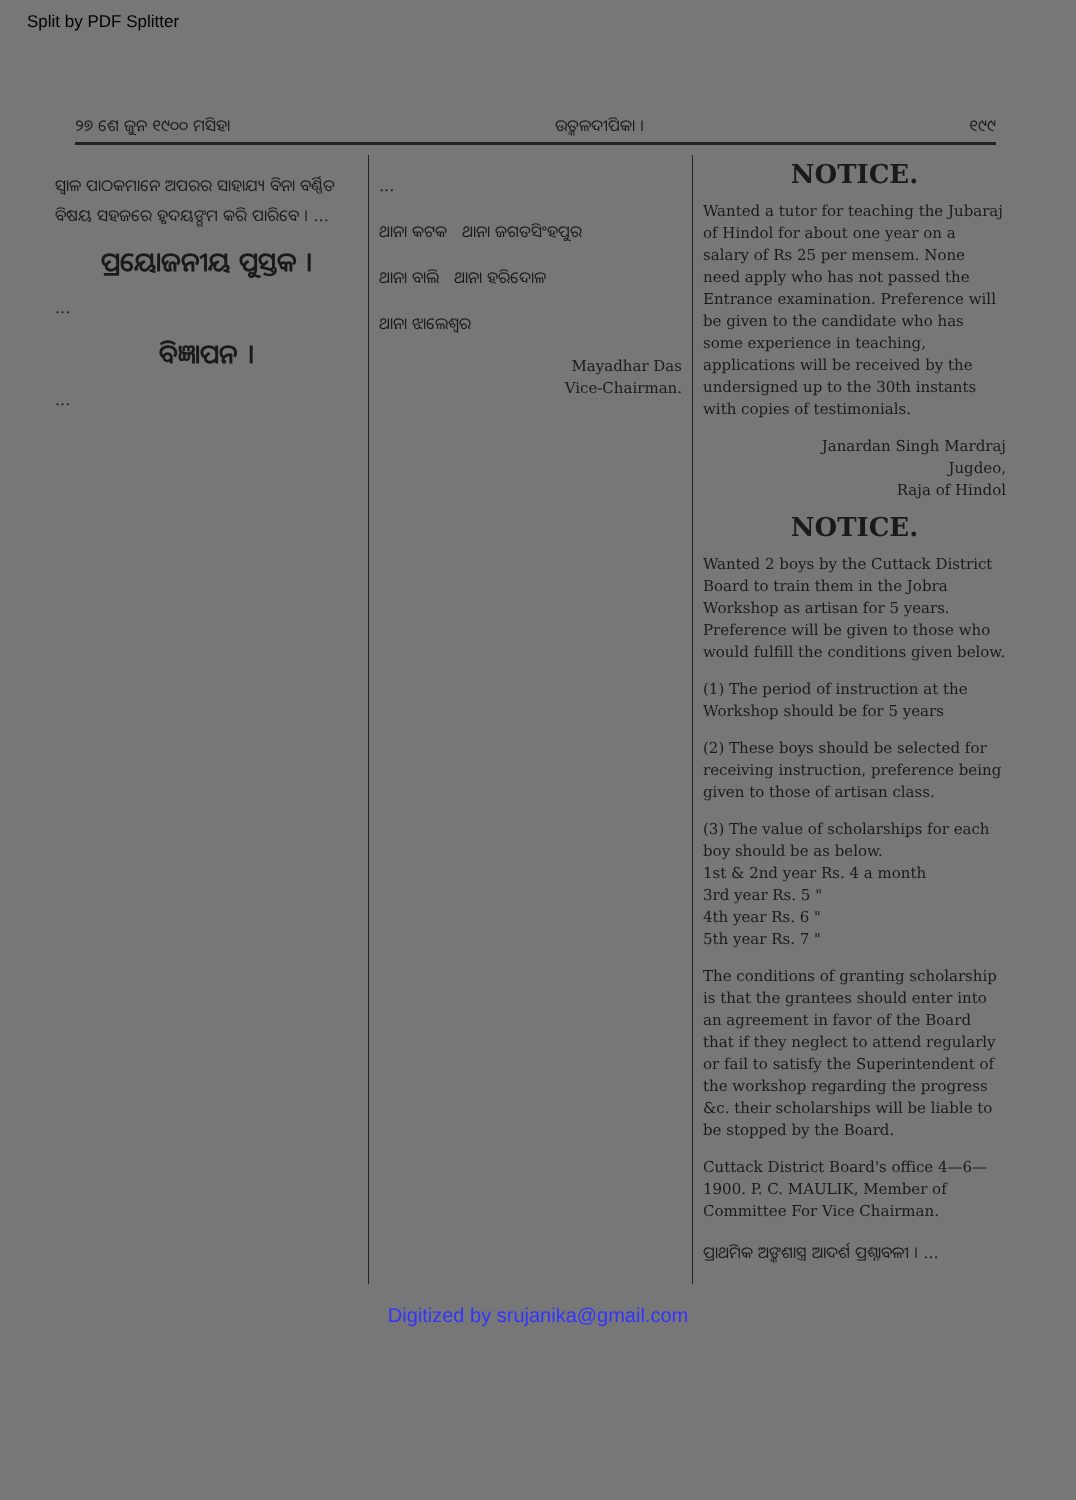Split by PDF Splitter
୨୭ ଶେ ଜୁନ ୧୯୦୦ ମସିହା ଉତ୍କଳଦୀପିକା । ୧୯୯
ସ୍ୱାଳ ପାଠକମାନେ ଅପରର ସାହାଯ୍ୟ ବିନା ବର୍ଣ୍ଣିତ ବିଷୟ ସହଜରେ ହୃଦୟଙ୍ଗମ କରି ପାରିବେ । ...
ପ୍ରୟୋଜନୀୟ ପୁସ୍ତକ ।
...
ବିଜ୍ଞାପନ ।
...
...
ଥାନା କଟକ ଥାନା ଜଗତସିଂହପୁର
ଥାନା ବାଲି ଥାନା ହରିଦୋଳ
ଥାନା ଝାଲେଶ୍ୱର
Mayadhar Das
Vice-Chairman.
NOTICE.
Wanted a tutor for teaching the Jubaraj of Hindol for about one year on a salary of Rs 25 per mensem. None need apply who has not passed the Entrance examination. Preference will be given to the candidate who has some experience in teaching, applications will be received by the undersigned up to the 30th instants with copies of testimonials.
Janardan Singh Mardraj
Jugdeo,
Raja of Hindol
NOTICE.
Wanted 2 boys by the Cuttack District Board to train them in the Jobra Workshop as artisan for 5 years. Preference will be given to those who would fulfill the conditions given below.
(1) The period of instruction at the Workshop should be for 5 years
(2) These boys should be selected for receiving instruction, preference being given to those of artisan class.
(3) The value of scholarships for each boy should be as below.
1st & 2nd year Rs. 4 a month
3rd year Rs. 5 "
4th year Rs. 6 "
5th year Rs. 7 "
The conditions of granting scholarship is that the grantees should enter into an agreement in favor of the Board that if they neglect to attend regularly or fail to satisfy the Superintendent of the workshop regarding the progress &c. their scholarships will be liable to be stopped by the Board.
Cuttack District Board's office 4—6—1900. P. C. MAULIK, Member of Committee For Vice Chairman.
ପ୍ରାଥମିକ ଅଙ୍କଶାସ୍ତ୍ର ଆଦର୍ଶ ପ୍ରଶ୍ନାବଳୀ । ...
Digitized by srujanika@gmail.com